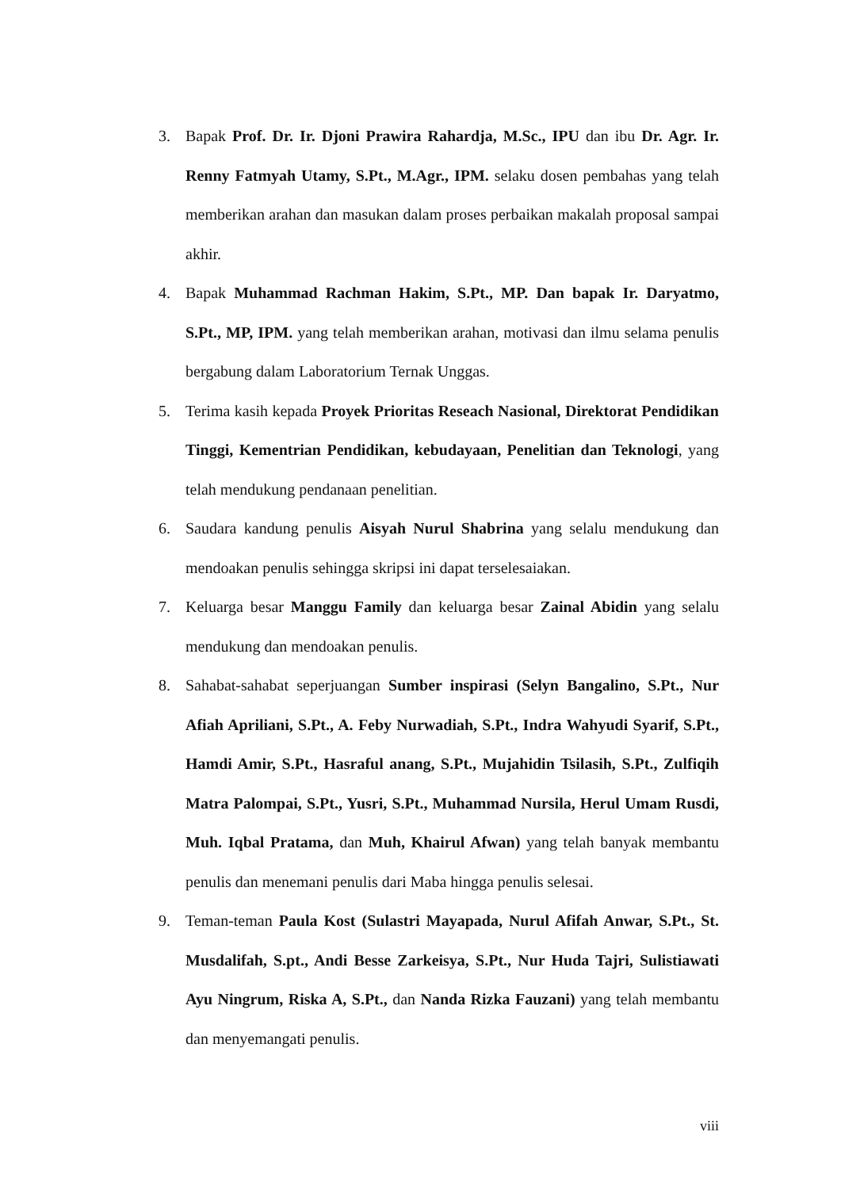3. Bapak Prof. Dr. Ir. Djoni Prawira Rahardja, M.Sc., IPU dan ibu Dr. Agr. Ir. Renny Fatmyah Utamy, S.Pt., M.Agr., IPM. selaku dosen pembahas yang telah memberikan arahan dan masukan dalam proses perbaikan makalah proposal sampai akhir.
4. Bapak Muhammad Rachman Hakim, S.Pt., MP. Dan bapak Ir. Daryatmo, S.Pt., MP, IPM. yang telah memberikan arahan, motivasi dan ilmu selama penulis bergabung dalam Laboratorium Ternak Unggas.
5. Terima kasih kepada Proyek Prioritas Reseach Nasional, Direktorat Pendidikan Tinggi, Kementrian Pendidikan, kebudayaan, Penelitian dan Teknologi, yang telah mendukung pendanaan penelitian.
6. Saudara kandung penulis Aisyah Nurul Shabrina yang selalu mendukung dan mendoakan penulis sehingga skripsi ini dapat terselesaiakan.
7. Keluarga besar Manggu Family dan keluarga besar Zainal Abidin yang selalu mendukung dan mendoakan penulis.
8. Sahabat-sahabat seperjuangan Sumber inspirasi (Selyn Bangalino, S.Pt., Nur Afiah Apriliani, S.Pt., A. Feby Nurwadiah, S.Pt., Indra Wahyudi Syarif, S.Pt., Hamdi Amir, S.Pt., Hasraful anang, S.Pt., Mujahidin Tsilasih, S.Pt., Zulfiqih Matra Palompai, S.Pt., Yusri, S.Pt., Muhammad Nursila, Herul Umam Rusdi, Muh. Iqbal Pratama, dan Muh, Khairul Afwan) yang telah banyak membantu penulis dan menemani penulis dari Maba hingga penulis selesai.
9. Teman-teman Paula Kost (Sulastri Mayapada, Nurul Afifah Anwar, S.Pt., St. Musdalifah, S.pt., Andi Besse Zarkeisya, S.Pt., Nur Huda Tajri, Sulistiawati Ayu Ningrum, Riska A, S.Pt., dan Nanda Rizka Fauzani) yang telah membantu dan menyemangati penulis.
viii